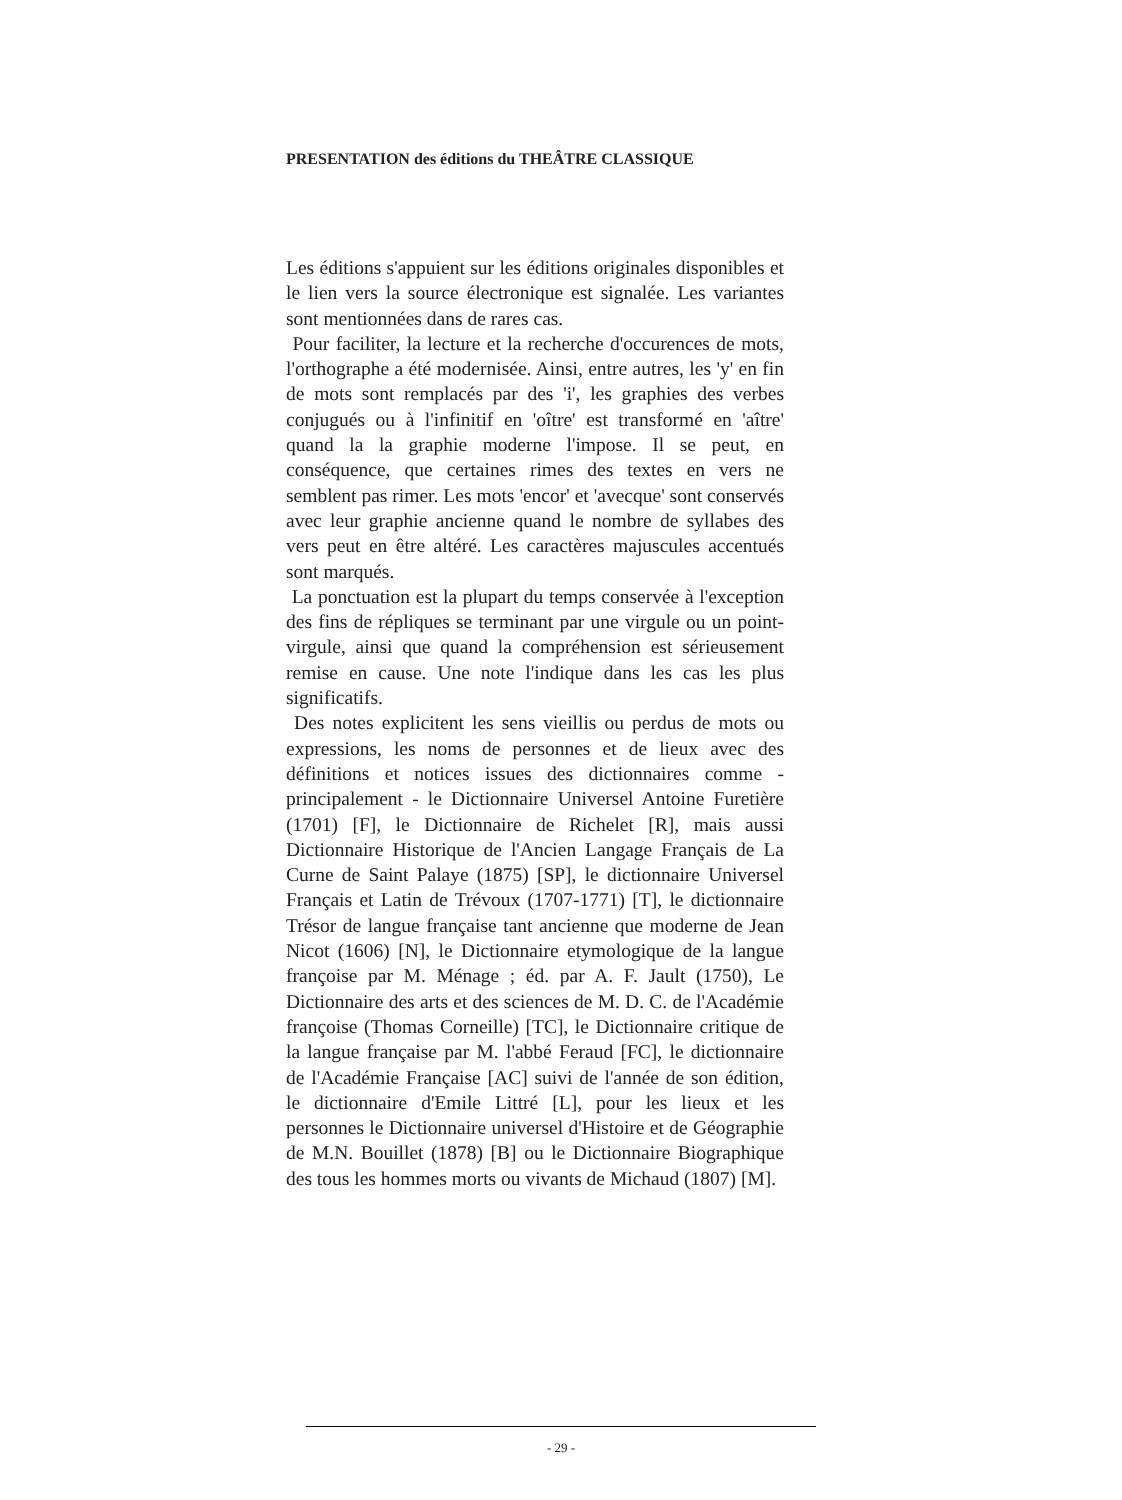PRESENTATION des éditions du THEÂTRE CLASSIQUE
Les éditions s'appuient sur les éditions originales disponibles et le lien vers la source électronique est signalée. Les variantes sont mentionnées dans de rares cas.
Pour faciliter, la lecture et la recherche d'occurences de mots, l'orthographe a été modernisée. Ainsi, entre autres, les 'y' en fin de mots sont remplacés par des 'i', les graphies des verbes conjugués ou à l'infinitif en 'oître' est transformé en 'aître' quand la la graphie moderne l'impose. Il se peut, en conséquence, que certaines rimes des textes en vers ne semblent pas rimer. Les mots 'encor' et 'avecque' sont conservés avec leur graphie ancienne quand le nombre de syllabes des vers peut en être altéré. Les caractères majuscules accentués sont marqués.
La ponctuation est la plupart du temps conservée à l'exception des fins de répliques se terminant par une virgule ou un point-virgule, ainsi que quand la compréhension est sérieusement remise en cause. Une note l'indique dans les cas les plus significatifs.
Des notes explicitent les sens vieillis ou perdus de mots ou expressions, les noms de personnes et de lieux avec des définitions et notices issues des dictionnaires comme - principalement - le Dictionnaire Universel Antoine Furetière (1701) [F], le Dictionnaire de Richelet [R], mais aussi Dictionnaire Historique de l'Ancien Langage Français de La Curne de Saint Palaye (1875) [SP], le dictionnaire Universel Français et Latin de Trévoux (1707-1771) [T], le dictionnaire Trésor de langue française tant ancienne que moderne de Jean Nicot (1606) [N], le Dictionnaire etymologique de la langue françoise par M. Ménage ; éd. par A. F. Jault (1750), Le Dictionnaire des arts et des sciences de M. D. C. de l'Académie françoise (Thomas Corneille) [TC], le Dictionnaire critique de la langue française par M. l'abbé Feraud [FC], le dictionnaire de l'Académie Française [AC] suivi de l'année de son édition, le dictionnaire d'Emile Littré [L], pour les lieux et les personnes le Dictionnaire universel d'Histoire et de Géographie de M.N. Bouillet (1878) [B] ou le Dictionnaire Biographique des tous les hommes morts ou vivants de Michaud (1807) [M].
- 29 -